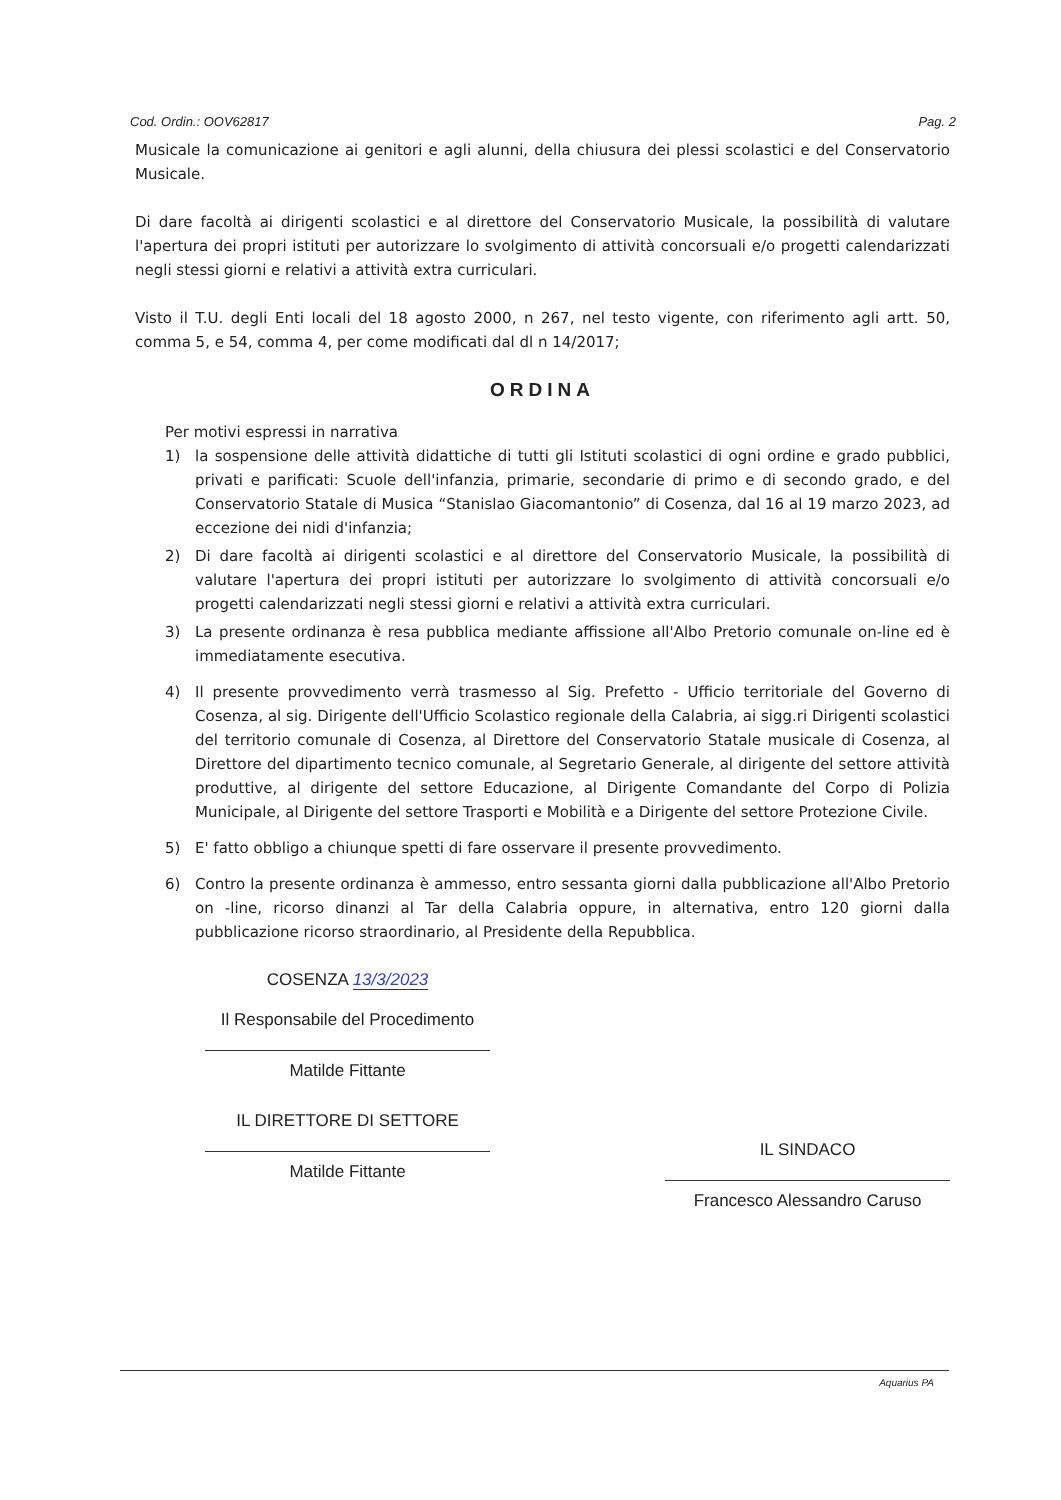Cod. Ordin.: OOV62817 Pag. 2
Musicale la comunicazione ai genitori e agli alunni, della chiusura dei plessi scolastici e del Conservatorio Musicale.
Di dare facoltà ai dirigenti scolastici e al direttore del Conservatorio Musicale, la possibilità di valutare l'apertura dei propri istituti per autorizzare lo svolgimento di attività concorsuali e/o progetti calendarizzati negli stessi giorni e relativi a attività extra curriculari.
Visto il T.U. degli Enti locali del 18 agosto 2000, n 267, nel testo vigente, con riferimento agli artt. 50, comma 5, e 54, comma 4, per come modificati dal dl n 14/2017;
ORDINA
Per motivi espressi in narrativa
1) la sospensione delle attività didattiche di tutti gli Istituti scolastici di ogni ordine e grado pubblici, privati e parificati: Scuole dell'infanzia, primarie, secondarie di primo e di secondo grado, e del Conservatorio Statale di Musica “Stanislao Giacomantonio” di Cosenza, dal 16 al 19 marzo 2023, ad eccezione dei nidi d'infanzia;
2) Di dare facoltà ai dirigenti scolastici e al direttore del Conservatorio Musicale, la possibilità di valutare l'apertura dei propri istituti per autorizzare lo svolgimento di attività concorsuali e/o progetti calendarizzati negli stessi giorni e relativi a attività extra curriculari.
3) La presente ordinanza è resa pubblica mediante affissione all'Albo Pretorio comunale on-line ed è immediatamente esecutiva.
4) Il presente provvedimento verrà trasmesso al Sig. Prefetto - Ufficio territoriale del Governo di Cosenza, al sig. Dirigente dell'Ufficio Scolastico regionale della Calabria, ai sigg.ri Dirigenti scolastici del territorio comunale di Cosenza, al Direttore del Conservatorio Statale musicale di Cosenza, al Direttore del dipartimento tecnico comunale, al Segretario Generale, al dirigente del settore attività produttive, al dirigente del settore Educazione, al Dirigente Comandante del Corpo di Polizia Municipale, al Dirigente del settore Trasporti e Mobilità e a Dirigente del settore Protezione Civile.
5) E' fatto obbligo a chiunque spetti di fare osservare il presente provvedimento.
6) Contro la presente ordinanza è ammesso, entro sessanta giorni dalla pubblicazione all'Albo Pretorio on -line, ricorso dinanzi al Tar della Calabria oppure, in alternativa, entro 120 giorni dalla pubblicazione ricorso straordinario, al Presidente della Repubblica.
COSENZA 13/3/2023
Il Responsabile del Procedimento
Matilde Fittante
IL DIRETTORE DI SETTORE
Matilde Fittante
IL SINDACO
Francesco Alessandro Caruso
Aquarius PA